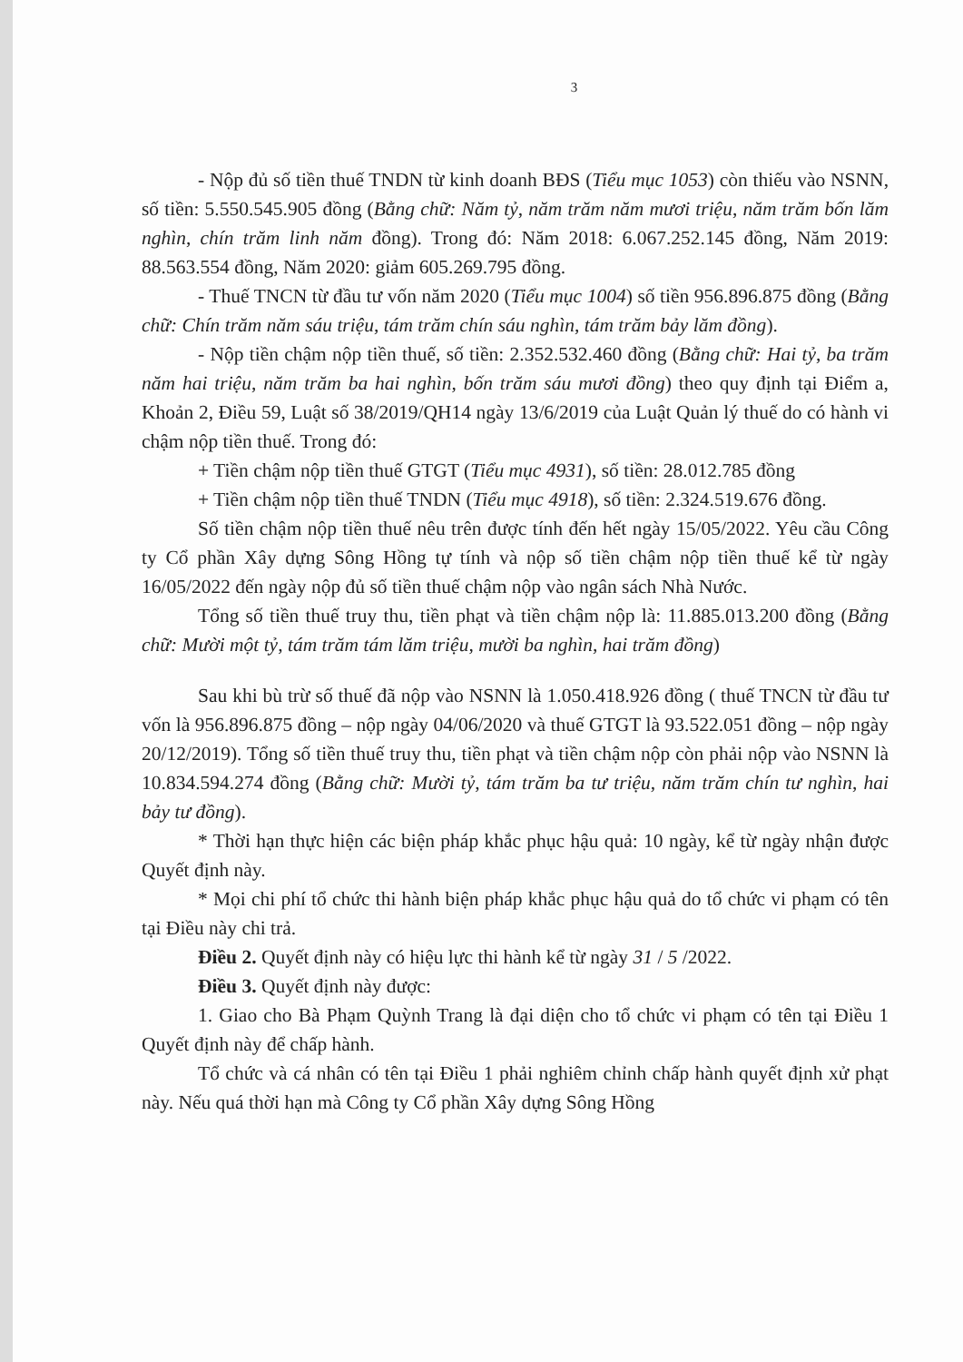3
- Nộp đủ số tiền thuế TNDN từ kinh doanh BĐS (Tiểu mục 1053) còn thiếu vào NSNN, số tiền: 5.550.545.905 đồng (Bằng chữ: Năm tỷ, năm trăm năm mươi triệu, năm trăm bốn lăm nghìn, chín trăm linh năm đồng). Trong đó: Năm 2018: 6.067.252.145 đồng, Năm 2019: 88.563.554 đồng, Năm 2020: giảm 605.269.795 đồng.
- Thuế TNCN từ đầu tư vốn năm 2020 (Tiểu mục 1004) số tiền 956.896.875 đồng (Bằng chữ: Chín trăm năm sáu triệu, tám trăm chín sáu nghìn, tám trăm bảy lăm đồng).
- Nộp tiền chậm nộp tiền thuế, số tiền: 2.352.532.460 đồng (Bằng chữ: Hai tỷ, ba trăm năm hai triệu, năm trăm ba hai nghìn, bốn trăm sáu mươi đồng) theo quy định tại Điểm a, Khoản 2, Điều 59, Luật số 38/2019/QH14 ngày 13/6/2019 của Luật Quản lý thuế do có hành vi chậm nộp tiền thuế. Trong đó:
+ Tiền chậm nộp tiền thuế GTGT (Tiểu mục 4931), số tiền: 28.012.785 đồng
+ Tiền chậm nộp tiền thuế TNDN (Tiểu mục 4918), số tiền: 2.324.519.676 đồng.
Số tiền chậm nộp tiền thuế nêu trên được tính đến hết ngày 15/05/2022. Yêu cầu Công ty Cổ phần Xây dựng Sông Hồng tự tính và nộp số tiền chậm nộp tiền thuế kể từ ngày 16/05/2022 đến ngày nộp đủ số tiền thuế chậm nộp vào ngân sách Nhà Nước.
Tổng số tiền thuế truy thu, tiền phạt và tiền chậm nộp là: 11.885.013.200 đồng (Bằng chữ: Mười một tỷ, tám trăm tám lăm triệu, mười ba nghìn, hai trăm đồng)
Sau khi bù trừ số thuế đã nộp vào NSNN là 1.050.418.926 đồng ( thuế TNCN từ đầu tư vốn là 956.896.875 đồng – nộp ngày 04/06/2020 và thuế GTGT là 93.522.051 đồng – nộp ngày 20/12/2019). Tổng số tiền thuế truy thu, tiền phạt và tiền chậm nộp còn phải nộp vào NSNN là 10.834.594.274 đồng (Bằng chữ: Mười tỷ, tám trăm ba tư triệu, năm trăm chín tư nghìn, hai bảy tư đồng).
* Thời hạn thực hiện các biện pháp khắc phục hậu quả: 10 ngày, kể từ ngày nhận được Quyết định này.
* Mọi chi phí tổ chức thi hành biện pháp khắc phục hậu quả do tổ chức vi phạm có tên tại Điều này chi trả.
Điều 2. Quyết định này có hiệu lực thi hành kể từ ngày 31 / 5 /2022.
Điều 3. Quyết định này được:
1. Giao cho Bà Phạm Quỳnh Trang là đại diện cho tổ chức vi phạm có tên tại Điều 1 Quyết định này để chấp hành.
Tổ chức và cá nhân có tên tại Điều 1 phải nghiêm chỉnh chấp hành quyết định xử phạt này. Nếu quá thời hạn mà Công ty Cổ phần Xây dựng Sông Hồng